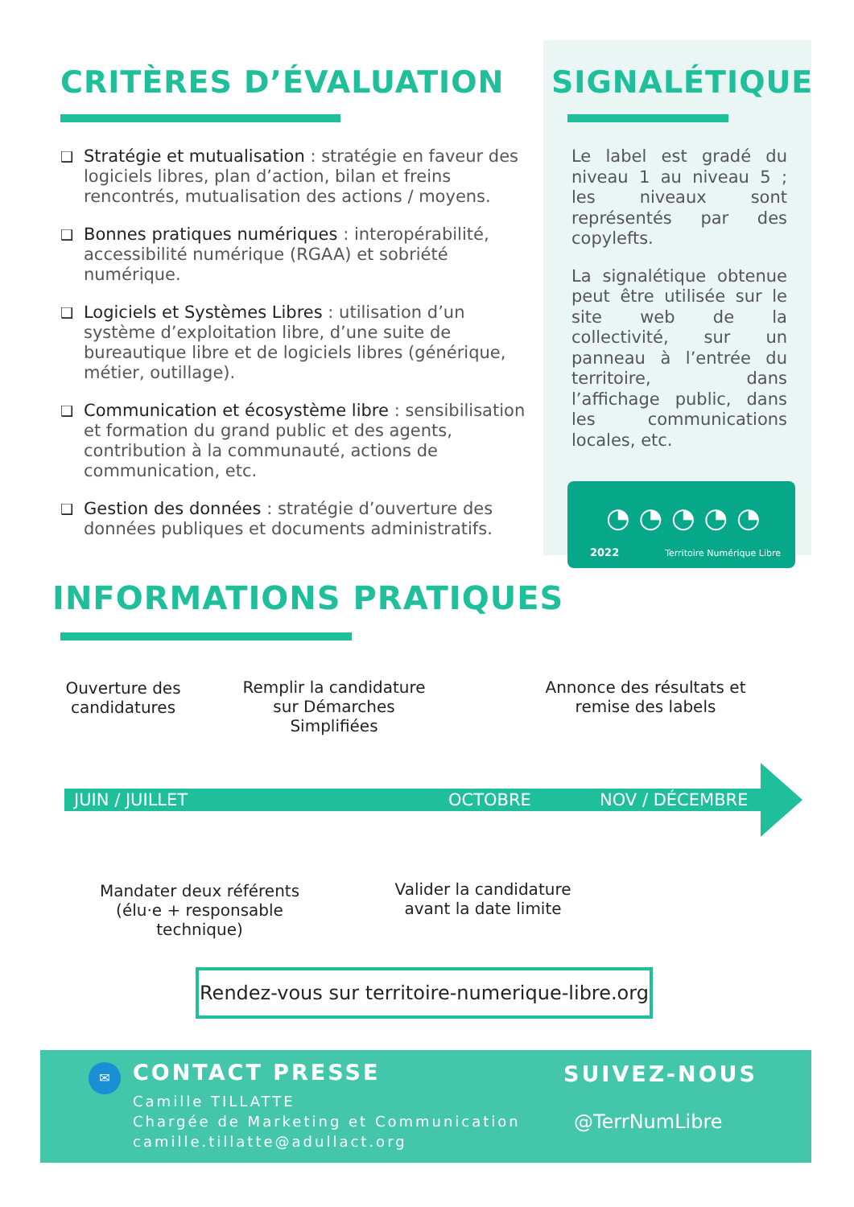CRITÈRES D’ÉVALUATION
❑ Stratégie et mutualisation : stratégie en faveur des logiciels libres, plan d’action, bilan et freins rencontrés, mutualisation des actions / moyens.
❑ Bonnes pratiques numériques : interopérabilité, accessibilité numérique (RGAA) et sobriété numérique.
❑ Logiciels et Systèmes Libres : utilisation d’un système d’exploitation libre, d’une suite de bureautique libre et de logiciels libres (générique, métier, outillage).
❑ Communication et écosystème libre : sensibilisation et formation du grand public et des agents, contribution à la communauté, actions de communication, etc.
❑ Gestion des données : stratégie d’ouverture des données publiques et documents administratifs.
SIGNALÉTIQUE
Le label est gradé du niveau 1 au niveau 5 ; les niveaux sont représentés par des copylefts.
La signalétique obtenue peut être utilisée sur le site web de la collectivité, sur un panneau à l’entrée du territoire, dans l’affichage public, dans les communications locales, etc.
◔ ◔ ◔ ◔ ◔
2022 Territoire Numérique Libre
INFORMATIONS PRATIQUES
Ouverture des candidatures
Remplir la candidature sur Démarches Simplifiées
Annonce des résultats et remise des labels
JUIN / JUILLET OCTOBRE NOV / DÉCEMBRE
Mandater deux référents (élu·e + responsable technique)
Valider la candidature avant la date limite
Rendez-vous sur territoire-numerique-libre.org
✉
CONTACT PRESSE
Camille TILLATTE
Chargée de Marketing et Communication
camille.tillatte@adullact.org
SUIVEZ-NOUS
@TerrNumLibre